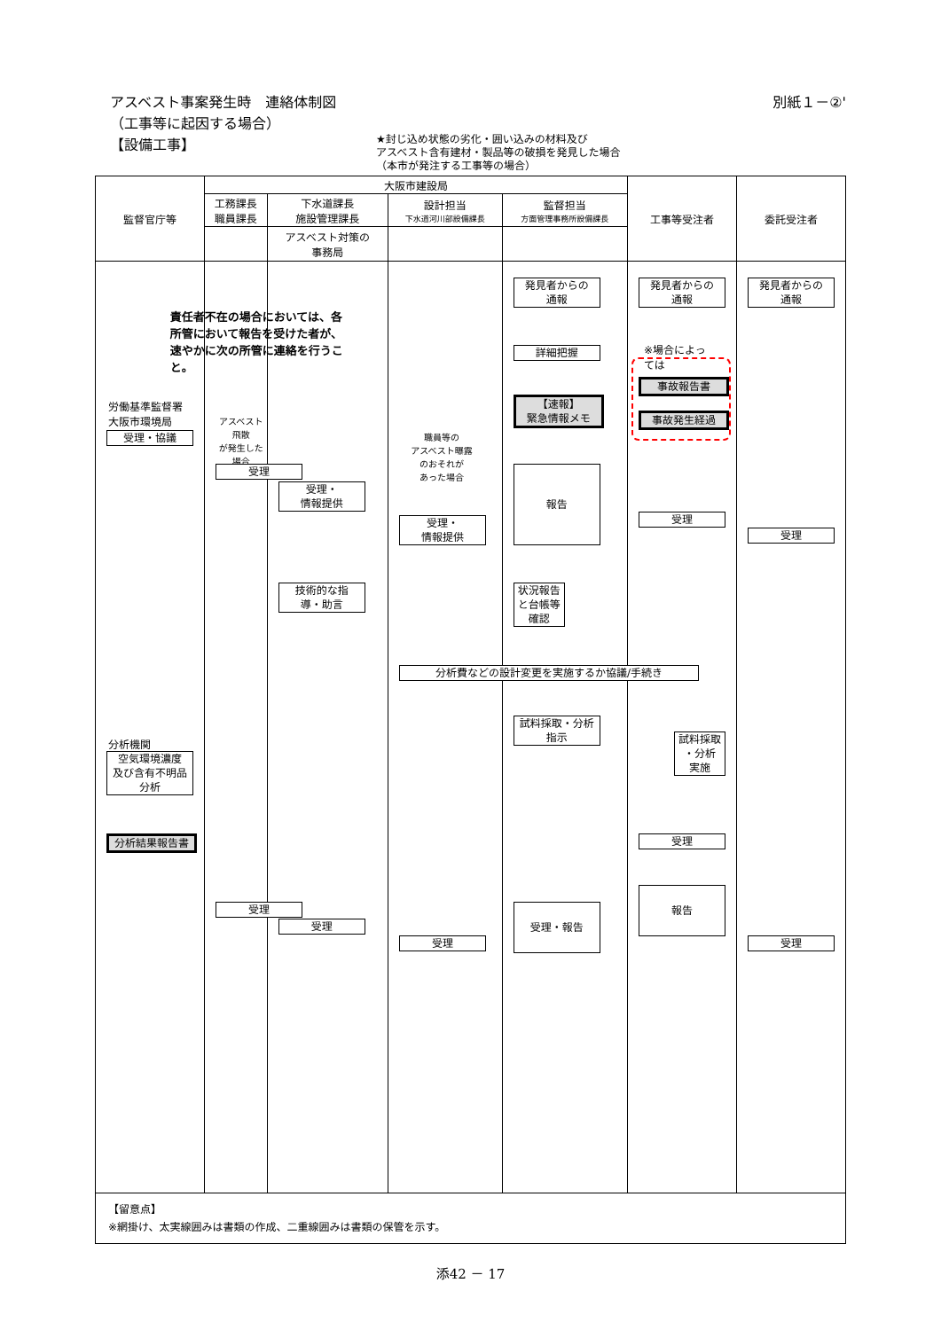アスベスト事案発生時　連絡体制図
（工事等に起因する場合）
【設備工事】
別紙１－②'
★封じ込め状態の劣化・囲い込みの材料及び
アスベスト含有建材・製品等の破損を発見した場合
（本市が発注する工事等の場合）
| 監督官庁等 | 大阪市建設局 | | | | 工事等受注者 | 委託受注者 |
| --- | --- | --- | --- | --- | --- | --- |
| | 工務課長 職員課長 | 下水道課長 施設管理課長 | 設計担当 下水道河川部設備課長 | 監督担当 方面管理事務所設備課長 | | |
| | | アスベスト対策の 事務局 | | | | |
| 労働基準監督署 大阪市環境局 受理・協議 分析機関 空気環境濃度 及び含有不明品 分析 分析結果報告書 | アスベスト飛散 が発生した場合 受理 受理 | 責任者不在の場合においては、各所管において報告を受けた者が、速やかに次の所管に連絡を行うこと。 受理・ 情報提供 技術的な指 導・助言 受理 | 職員等の アスベスト曝露 のおそれが あった場合 受理・ 情報提供 分析費などの設計変更を実施するか協議/手続き 受理 | 発見者からの 通報 詳細把握 【速報】 緊急情報メモ 報告 状況報告 と台帳等 確認 試料採取・分析 指示 受理・報告 | 発見者からの 通報 ※場合によっ ては 事故報告書 事故発生経過 受理 試料採取 ・分析 実施 受理 報告 | 発見者からの 通報 受理 受理 |
| 【留意点】 ※網掛け、太実線囲みは書類の作成、二重線囲みは書類の保管を示す。 | | | | | | |
添42 － 17